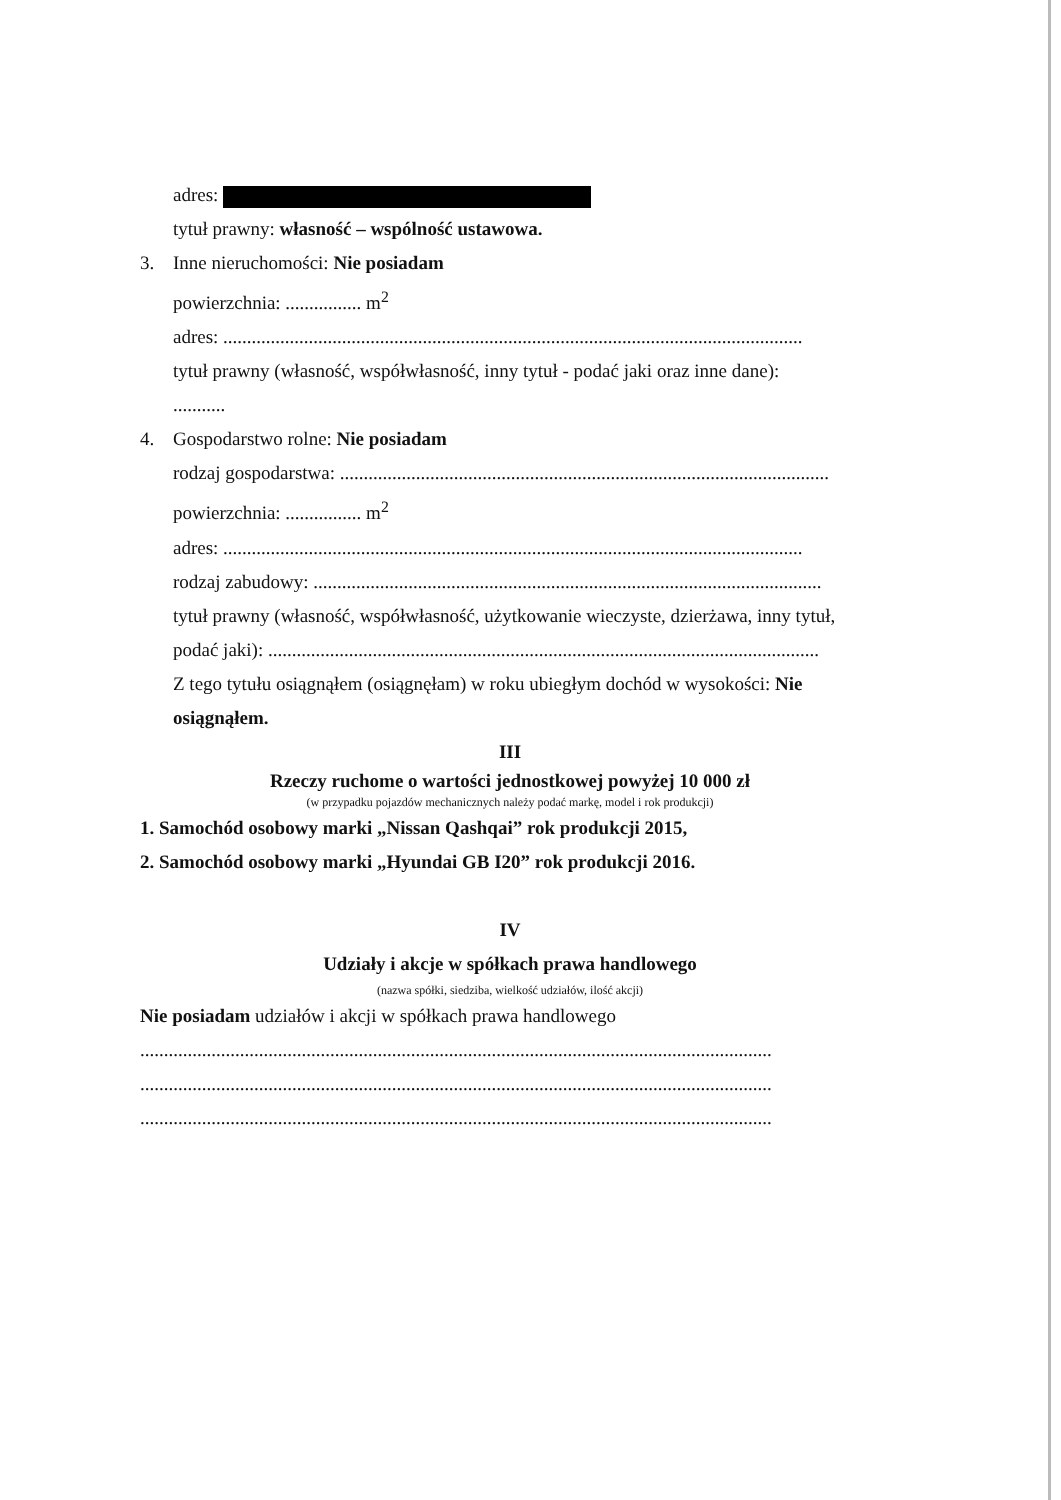adres:
tytuł prawny: własność – wspólność ustawowa.
3. Inne nieruchomości: Nie posiadam
powierzchnia: ................ m<sup>2</sup>
adres: ..........................................................................................................................
tytuł prawny (własność, współwłasność, inny tytuł - podać jaki oraz inne dane):
...........
4. Gospodarstwo rolne: Nie posiadam
rodzaj gospodarstwa: .......................................................................................................
powierzchnia: ................ m<sup>2</sup>
adres: ..........................................................................................................................
rodzaj zabudowy: ...........................................................................................................
tytuł prawny (własność, współwłasność, użytkowanie wieczyste, dzierżawa, inny tytuł,
podać jaki): ....................................................................................................................
Z tego tytułu osiągnąłem (osiągnęłam) w roku ubiegłym dochód w wysokości: Nie osiągnąłem.
III
Rzeczy ruchome o wartości jednostkowej powyżej 10 000 zł
(w przypadku pojazdów mechanicznych należy podać markę, model i rok produkcji)
1. Samochód osobowy marki „Nissan Qashqai” rok produkcji 2015,
2. Samochód osobowy marki „Hyundai GB I20” rok produkcji 2016.
IV
Udziały i akcje w spółkach prawa handlowego
(nazwa spółki, siedziba, wielkość udziałów, ilość akcji)
Nie posiadam udziałów i akcji w spółkach prawa handlowego
.....................................................................................................................................
.....................................................................................................................................
.....................................................................................................................................